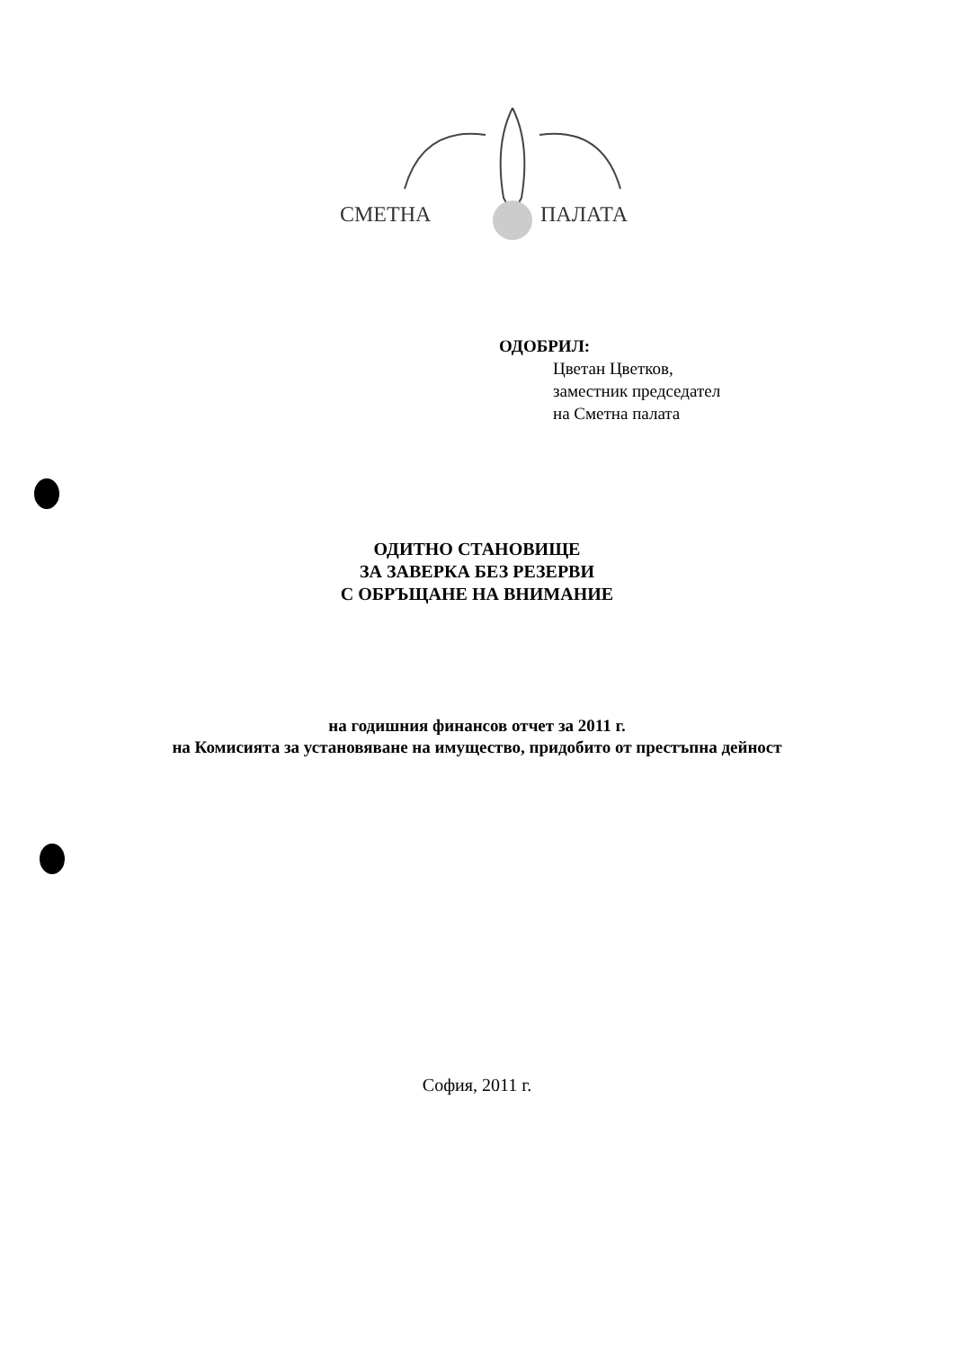СМЕТНА ПАЛАТА
ОДОБРИЛ:
Цветан Цветков,
заместник председател
на Сметна палата
ОДИТНО СТАНОВИЩЕ
ЗА ЗАВЕРКА БЕЗ РЕЗЕРВИ
С ОБРЪЩАНЕ НА ВНИМАНИЕ
на годишния финансов отчет за 2011 г.
на Комисията за установяване на имущество, придобито от престъпна дейност
София, 2011 г.